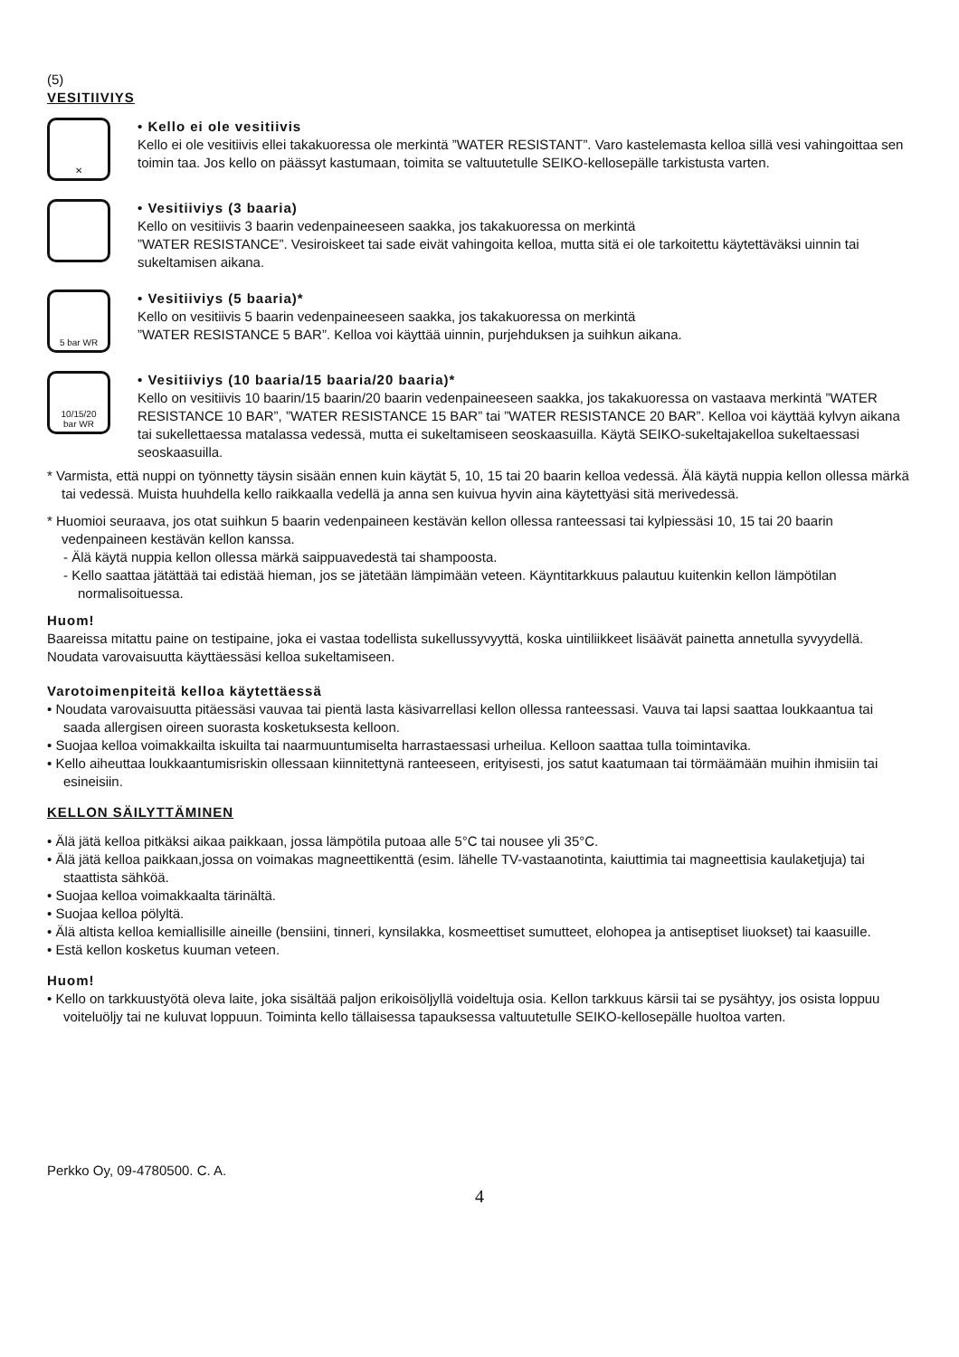(5)
VESITIIVIYS
✕
• Kello ei ole vesitiivis
Kello ei ole vesitiivis ellei takakuoressa ole merkintä ”WATER RESISTANT”. Varo kastelemasta kelloa sillä vesi vahingoittaa sen toimin taa. Jos kello on päässyt kastumaan, toimita se valtuutetulle SEIKO-kellosepälle tarkistusta varten.
• Vesitiiviys (3 baaria)
Kello on vesitiivis 3 baarin vedenpaineeseen saakka, jos takakuoressa on merkintä
”WATER RESISTANCE”. Vesiroiskeet tai sade eivät vahingoita kelloa, mutta sitä ei ole tarkoitettu käytettäväksi uinnin tai sukeltamisen aikana.
5 bar WR
• Vesitiiviys (5 baaria)*
Kello on vesitiivis 5 baarin vedenpaineeseen saakka, jos takakuoressa on merkintä
”WATER RESISTANCE 5 BAR”. Kelloa voi käyttää uinnin, purjehduksen ja suihkun aikana.
10/15/20
bar WR
• Vesitiiviys (10 baaria/15 baaria/20 baaria)*
Kello on vesitiivis 10 baarin/15 baarin/20 baarin vedenpaineeseen saakka, jos takakuoressa on vastaava merkintä ”WATER RESISTANCE 10 BAR”, ”WATER RESISTANCE 15 BAR” tai ”WATER RESISTANCE 20 BAR”. Kelloa voi käyttää kylvyn aikana tai sukellettaessa matalassa vedessä, mutta ei sukeltamiseen seoskaasuilla. Käytä SEIKO-sukeltajakelloa sukeltaessasi seoskaasuilla.
* Varmista, että nuppi on työnnetty täysin sisään ennen kuin käytät 5, 10, 15 tai 20 baarin kelloa vedessä. Älä käytä nuppia kellon ollessa märkä tai vedessä. Muista huuhdella kello raikkaalla vedellä ja anna sen kuivua hyvin aina käytettyäsi sitä merivedessä.
* Huomioi seuraava, jos otat suihkun 5 baarin vedenpaineen kestävän kellon ollessa ranteessasi tai kylpiessäsi 10, 15 tai 20 baarin vedenpaineen kestävän kellon kanssa.
- Älä käytä nuppia kellon ollessa märkä saippuavedestä tai shampoosta.
- Kello saattaa jätättää tai edistää hieman, jos se jätetään lämpimään veteen. Käyntitarkkuus palautuu kuitenkin kellon lämpötilan normalisoituessa.
Huom!
Baareissa mitattu paine on testipaine, joka ei vastaa todellista sukellussyvyyttä, koska uintiliikkeet lisäävät painetta annetulla syvyydellä. Noudata varovaisuutta käyttäessäsi kelloa sukeltamiseen.
Varotoimenpiteitä kelloa käytettäessä
• Noudata varovaisuutta pitäessäsi vauvaa tai pientä lasta käsivarrellasi kellon ollessa ranteessasi. Vauva tai lapsi saattaa loukkaantua tai saada allergisen oireen suorasta kosketuksesta kelloon.
• Suojaa kelloa voimakkailta iskuilta tai naarmuuntumiselta harrastaessasi urheilua. Kelloon saattaa tulla toimintavika.
• Kello aiheuttaa loukkaantumisriskin ollessaan kiinnitettynä ranteeseen, erityisesti, jos satut kaatumaan tai törmäämään muihin ihmisiin tai esineisiin.
KELLON SÄILYTTÄMINEN
• Älä jätä kelloa pitkäksi aikaa paikkaan, jossa lämpötila putoaa alle 5°C tai nousee yli 35°C.
• Älä jätä kelloa paikkaan,jossa on voimakas magneettikenttä (esim. lähelle TV-vastaanotinta, kaiuttimia tai magneettisia kaulaketjuja) tai staattista sähköä.
• Suojaa kelloa voimakkaalta tärinältä.
• Suojaa kelloa pölyltä.
• Älä altista kelloa kemiallisille aineille (bensiini, tinneri, kynsilakka, kosmeettiset sumutteet, elohopea ja antiseptiset liuokset) tai kaasuille.
• Estä kellon kosketus kuuman veteen.
Huom!
• Kello on tarkkuustyötä oleva laite, joka sisältää paljon erikoisöljyllä voideltuja osia. Kellon tarkkuus kärsii tai se pysähtyy, jos osista loppuu voiteluöljy tai ne kuluvat loppuun. Toiminta kello tällaisessa tapauksessa valtuutetulle SEIKO-kellosepälle huoltoa varten.
Perkko Oy, 09-4780500. C. A.
4